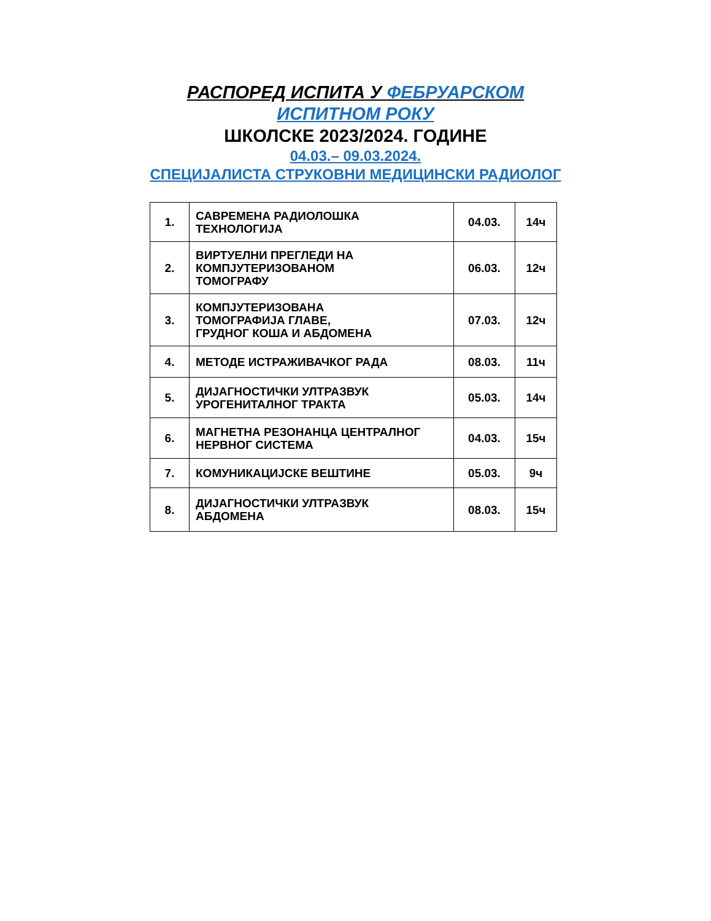РАСПОРЕД ИСПИТА У ФЕБРУАРСКОМ
ИСПИТНОМ РОКУ
ШКОЛСКЕ 2023/2024. ГОДИНЕ
04.03.– 09.03.2024.
СПЕЦИЈАЛИСТА СТРУКОВНИ МЕДИЦИНСКИ РАДИОЛОГ
| 1. | САВРЕМЕНА РАДИОЛОШКА ТЕХНОЛОГИЈА | 04.03. | 14ч |
| 2. | ВИРТУЕЛНИ ПРЕГЛЕДИ НА КОМПЈУТЕРИЗОВАНОМ ТОМОГРАФУ | 06.03. | 12ч |
| 3. | КОМПЈУТЕРИЗОВАНА ТОМОГРАФИЈА ГЛАВЕ, ГРУДНОГ КОША И АБДОМЕНА | 07.03. | 12ч |
| 4. | МЕТОДЕ ИСТРАЖИВАЧКОГ РАДА | 08.03. | 11ч |
| 5. | ДИЈАГНОСТИЧКИ УЛТРАЗВУК УРОГЕНИТАЛНОГ ТРАКТА | 05.03. | 14ч |
| 6. | МАГНЕТНА РЕЗОНАНЦА ЦЕНТРАЛНОГ НЕРВНОГ СИСТЕМА | 04.03. | 15ч |
| 7. | КОМУНИКАЦИЈСКЕ ВЕШТИНЕ | 05.03. | 9ч |
| 8. | ДИЈАГНОСТИЧКИ УЛТРАЗВУК АБДОМЕНА | 08.03. | 15ч |